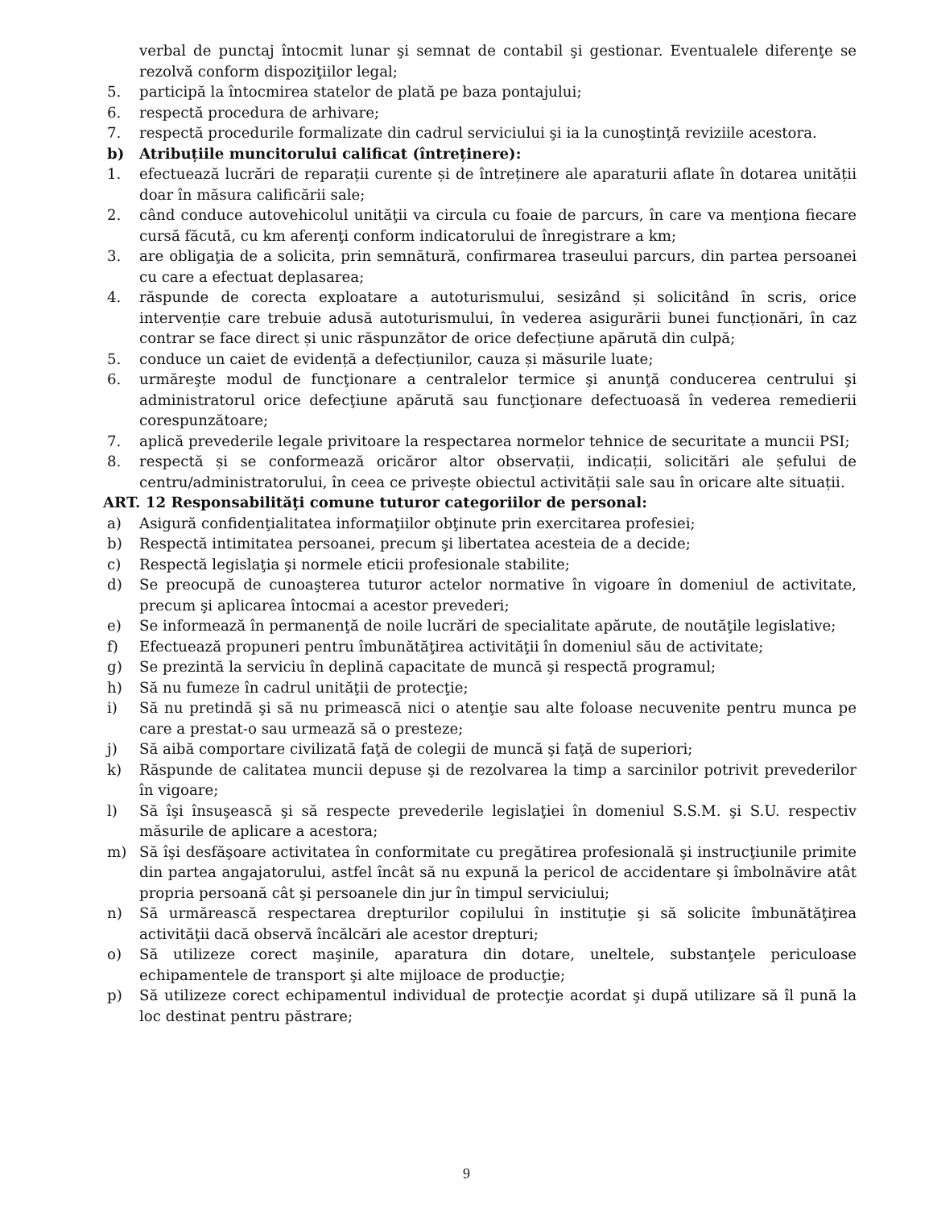verbal de punctaj întocmit lunar şi semnat de contabil şi gestionar. Eventualele diferenţe se rezolvă conform dispoziţiilor legal;
5. participă la întocmirea statelor de plată pe baza pontajului;
6. respectă procedura de arhivare;
7. respectă procedurile formalizate din cadrul serviciului şi ia la cunoştinţă reviziile acestora.
b) Atribuțiile muncitorului calificat (întreținere):
1. efectuează lucrări de reparații curente și de întreținere ale aparaturii aflate în dotarea unității doar în măsura calificării sale;
2. când conduce autovehicolul unităţii va circula cu foaie de parcurs, în care va menţiona fiecare cursă făcută, cu km aferenţi conform indicatorului de înregistrare a km;
3. are obligaţia de a solicita, prin semnătură, confirmarea traseului parcurs, din partea persoanei cu care a efectuat deplasarea;
4. răspunde de corecta exploatare a autoturismului, sesizând și solicitând în scris, orice intervenție care trebuie adusă autoturismului, în vederea asigurării bunei funcționări, în caz contrar se face direct și unic răspunzător de orice defecțiune apărută din culpă;
5. conduce un caiet de evidență a defecțiunilor, cauza și măsurile luate;
6. urmăreşte modul de funcţionare a centralelor termice şi anunţă conducerea centrului şi administratorul orice defecţiune apărută sau funcţionare defectuoasă în vederea remedierii corespunzătoare;
7. aplică prevederile legale privitoare la respectarea normelor tehnice de securitate a muncii PSI;
8. respectă și se conformează oricăror altor observații, indicații, solicitări ale șefului de centru/administratorului, în ceea ce privește obiectul activității sale sau în oricare alte situații.
ART. 12 Responsabilităţi comune tuturor categoriilor de personal:
a) Asigură confidenţialitatea informaţiilor obţinute prin exercitarea profesiei;
b) Respectă intimitatea persoanei, precum şi libertatea acesteia de a decide;
c) Respectă legislaţia şi normele eticii profesionale stabilite;
d) Se preocupă de cunoaşterea tuturor actelor normative în vigoare în domeniul de activitate, precum şi aplicarea întocmai a acestor prevederi;
e) Se informează în permanenţă de noile lucrări de specialitate apărute, de noutăţile legislative;
f) Efectuează propuneri pentru îmbunătăţirea activităţii în domeniul său de activitate;
g) Se prezintă la serviciu în deplină capacitate de muncă şi respectă programul;
h) Să nu fumeze în cadrul unităţii de protecţie;
i) Să nu pretindă şi să nu primească nici o atenţie sau alte foloase necuvenite pentru munca pe care a prestat-o sau urmează să o presteze;
j) Să aibă comportare civilizată faţă de colegii de muncă şi faţă de superiori;
k) Răspunde de calitatea muncii depuse şi de rezolvarea la timp a sarcinilor potrivit prevederilor în vigoare;
l) Să îşi însuşească şi să respecte prevederile legislaţiei în domeniul S.S.M. şi S.U. respectiv măsurile de aplicare a acestora;
m) Să îşi desfăşoare activitatea în conformitate cu pregătirea profesională şi instrucţiunile primite din partea angajatorului, astfel încât să nu expună la pericol de accidentare şi îmbolnăvire atât propria persoană cât şi persoanele din jur în timpul serviciului;
n) Să urmărească respectarea drepturilor copilului în instituţie şi să solicite îmbunătăţirea activităţii dacă observă încălcări ale acestor drepturi;
o) Să utilizeze corect maşinile, aparatura din dotare, uneltele, substanţele periculoase echipamentele de transport şi alte mijloace de producţie;
p) Să utilizeze corect echipamentul individual de protecţie acordat şi după utilizare să îl pună la loc destinat pentru păstrare;
9